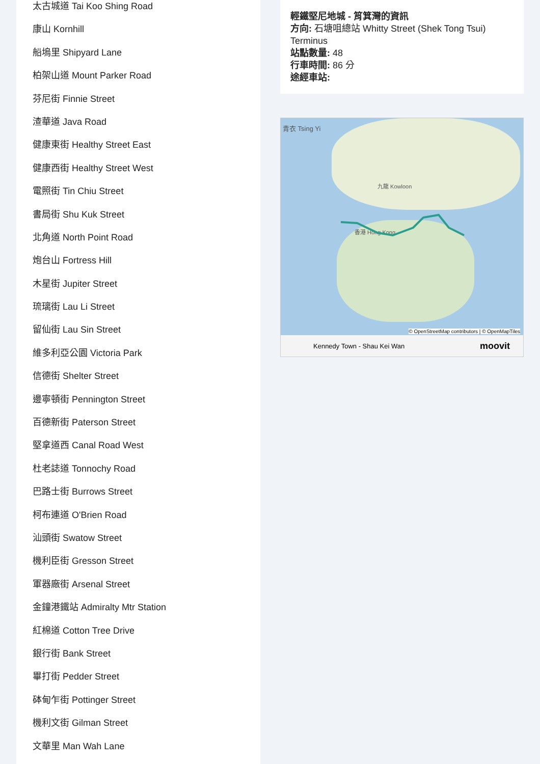太古城道 Tai Koo Shing Road
康山 Kornhill
船塢里 Shipyard Lane
柏架山道 Mount Parker Road
芬尼街 Finnie Street
渣華道 Java Road
健康東街 Healthy Street East
健康西街 Healthy Street West
電照街 Tin Chiu Street
書局街 Shu Kuk Street
北角道 North Point Road
炮台山 Fortress Hill
木星街 Jupiter Street
琉璃街 Lau Li Street
留仙街 Lau Sin Street
維多利亞公園 Victoria Park
信德街 Shelter Street
邊寧頓街 Pennington Street
百德新街 Paterson Street
堅拿道西 Canal Road West
杜老誌道 Tonnochy Road
巴路士街 Burrows Street
柯布連道 O'Brien Road
汕頭街 Swatow Street
機利臣街 Gresson Street
軍器廠街 Arsenal Street
金鐘港鐵站 Admiralty Mtr Station
紅棉道 Cotton Tree Drive
銀行街 Bank Street
畢打街 Pedder Street
砵甸乍街 Pottinger Street
機利文街 Gilman Street
文華里 Man Wah Lane
輕鐵堅尼地城 - 筲箕灣的資訊
方向: 石塘咀總站 Whitty Street (Shek Tong Tsui) Terminus
站點數量: 48
行車時間: 86 分
途經車站:
青衣 Tsing Yi
九龍 Kowloon
香港 Hong Kong
© OpenStreetMap contributors | © OpenMapTiles
Kennedy Town - Shau Kei Wan moovit